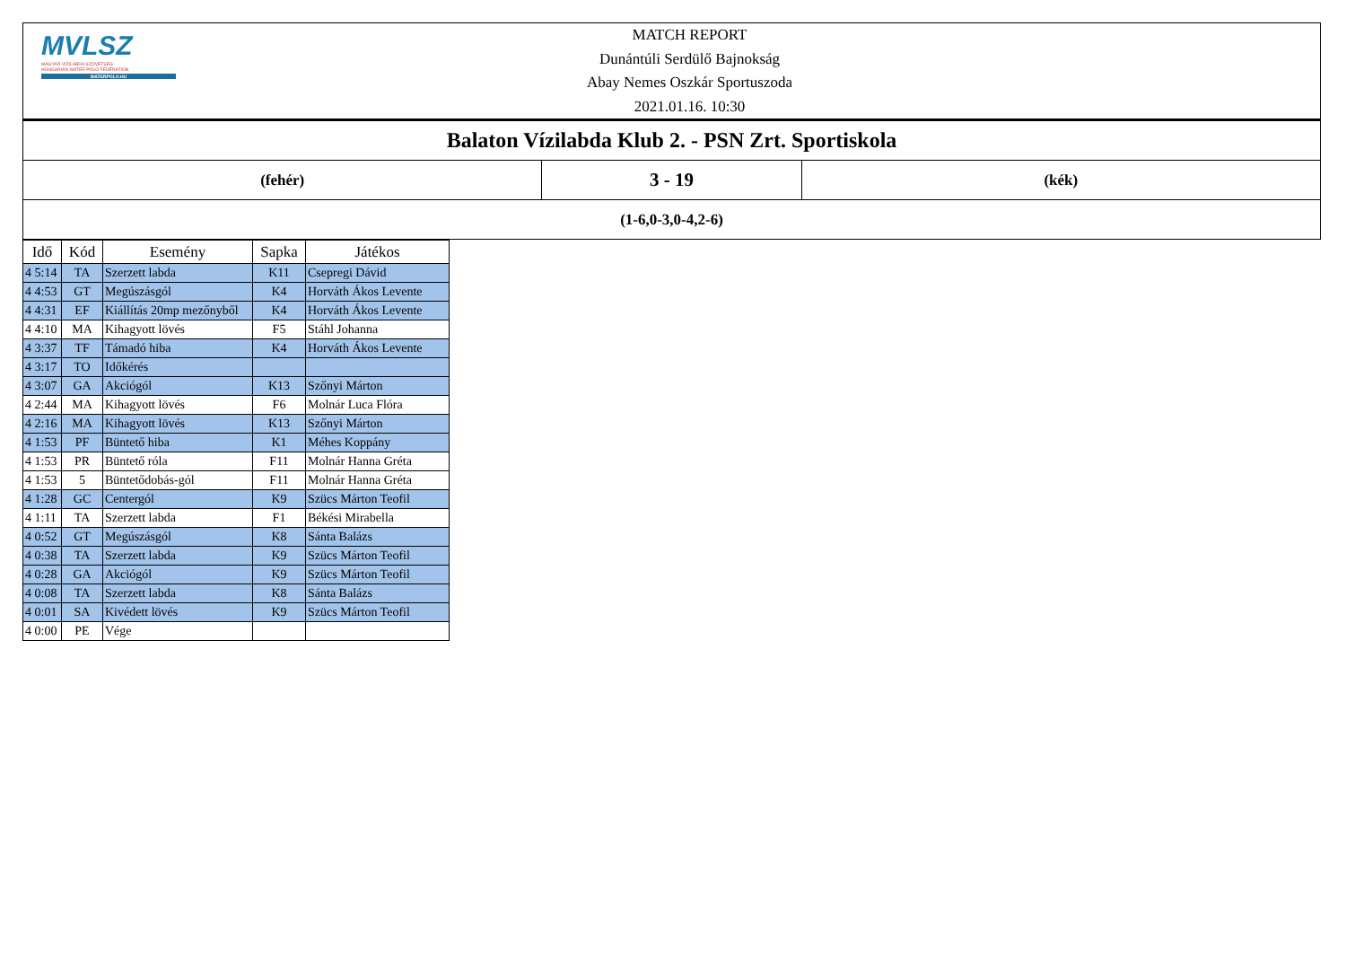MVLSZ
MAGYAR VÍZILABDA SZÖVETSÉG
HUNGARIAN WATER POLO FEDERATION
WATERPOLO.HU
MATCH REPORT
Dunántúli Serdülő Bajnokság
Abay Nemes Oszkár Sportuszoda
2021.01.16. 10:30
| Balaton Vízilabda Klub 2. - PSN Zrt. Sportiskola | | |
| (fehér) | 3 - 19 | (kék) |
| (1-6,0-3,0-4,2-6) | | |
| Idő | Kód | Esemény | Sapka | Játékos |
| --- | --- | --- | --- | --- |
| 4 5:14 | TA | Szerzett labda | K11 | Csepregi Dávid |
| 4 4:53 | GT | Megúszásgól | K4 | Horváth Ákos Levente |
| 4 4:31 | EF | Kiállítás 20mp mezőnyből | K4 | Horváth Ákos Levente |
| 4 4:10 | MA | Kihagyott lövés | F5 | Stáhl Johanna |
| 4 3:37 | TF | Támadó hiba | K4 | Horváth Ákos Levente |
| 4 3:17 | TO | Időkérés | | |
| 4 3:07 | GA | Akciógól | K13 | Szőnyi Márton |
| 4 2:44 | MA | Kihagyott lövés | F6 | Molnár Luca Flóra |
| 4 2:16 | MA | Kihagyott lövés | K13 | Szőnyi Márton |
| 4 1:53 | PF | Büntető hiba | K1 | Méhes Koppány |
| 4 1:53 | PR | Büntető róla | F11 | Molnár Hanna Gréta |
| 4 1:53 | 5 | Büntetődobás-gól | F11 | Molnár Hanna Gréta |
| 4 1:28 | GC | Centergól | K9 | Szücs Márton Teofil |
| 4 1:11 | TA | Szerzett labda | F1 | Békési Mirabella |
| 4 0:52 | GT | Megúszásgól | K8 | Sánta Balázs |
| 4 0:38 | TA | Szerzett labda | K9 | Szücs Márton Teofil |
| 4 0:28 | GA | Akciógól | K9 | Szücs Márton Teofil |
| 4 0:08 | TA | Szerzett labda | K8 | Sánta Balázs |
| 4 0:01 | SA | Kivédett lövés | K9 | Szücs Márton Teofil |
| 4 0:00 | PE | Vége | | |